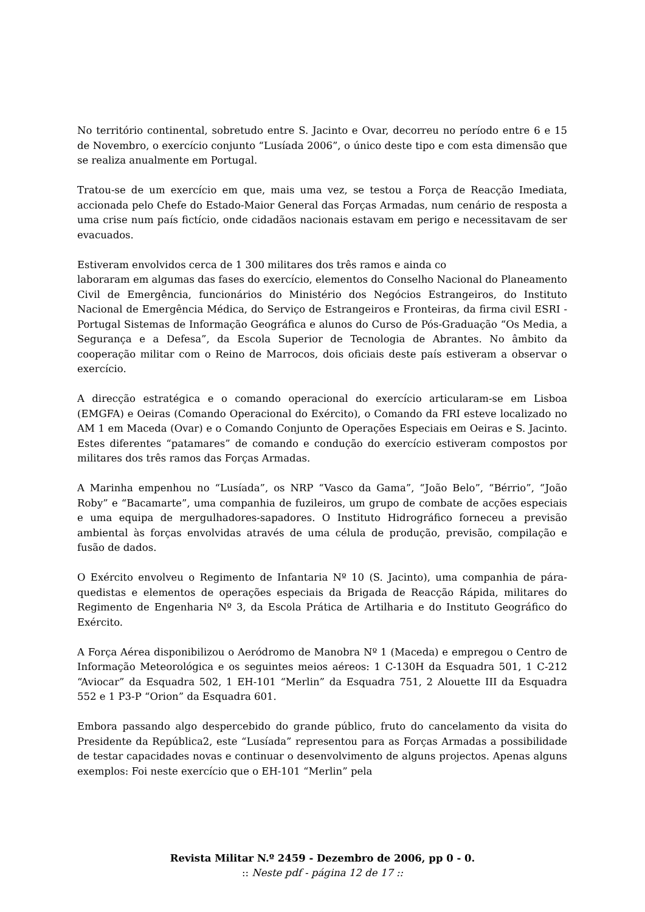No território continental, sobretudo entre S. Jacinto e Ovar, decorreu no período entre 6 e 15 de Novembro, o exercício conjunto “Lusíada 2006”, o único deste tipo e com esta dimensão que se realiza anualmente em Portugal.
Tratou-se de um exercício em que, mais uma vez, se testou a Força de Reacção Imediata, accionada pelo Chefe do Estado-Maior General das Forças Armadas, num cenário de resposta a uma crise num país fictício, onde cidadãos nacionais estavam em perigo e necessitavam de ser evacuados.
Estiveram envolvidos cerca de 1 300 militares dos três ramos e ainda co
laboraram em algumas das fases do exercício, elementos do Conselho Nacional do Planeamento Civil de Emergência, funcionários do Ministério dos Negócios Estrangeiros, do Instituto Nacional de Emergência Médica, do Serviço de Estrangeiros e Fronteiras, da firma civil ESRI - Portugal Sistemas de Informação Geográfica e alunos do Curso de Pós-Graduação “Os Media, a Segurança e a Defesa”, da Escola Superior de Tecnologia de Abrantes. No âmbito da cooperação militar com o Reino de Marrocos, dois oficiais deste país estiveram a observar o exercício.
A direcção estratégica e o comando operacional do exercício articularam-se em Lisboa (EMGFA) e Oeiras (Comando Operacional do Exército), o Comando da FRI esteve localizado no AM 1 em Maceda (Ovar) e o Comando Conjunto de Operações Especiais em Oeiras e S. Jacinto. Estes diferentes “patamares” de comando e condução do exercício estiveram compostos por militares dos três ramos das Forças Armadas.
A Marinha empenhou no “Lusíada”, os NRP “Vasco da Gama”, “João Belo”, “Bérrio”, “João Roby” e “Bacamarte”, uma companhia de fuzileiros, um grupo de combate de acções especiais e uma equipa de mergulhadores-sapadores. O Instituto Hidrográfico forneceu a previsão ambiental às forças envolvidas através de uma célula de produção, previsão, compilação e fusão de dados.
O Exército envolveu o Regimento de Infantaria Nº 10 (S. Jacinto), uma companhia de pára-quedistas e elementos de operações especiais da Brigada de Reacção Rápida, militares do Regimento de Engenharia Nº 3, da Escola Prática de Artilharia e do Instituto Geográfico do Exército.
A Força Aérea disponibilizou o Aeródromo de Manobra Nº 1 (Maceda) e empregou o Centro de Informação Meteorológica e os seguintes meios aéreos: 1 C-130H da Esquadra 501, 1 C-212 “Aviocar” da Esquadra 502, 1 EH-101 “Merlin” da Esquadra 751, 2 Alouette III da Esquadra 552 e 1 P3-P “Orion” da Esquadra 601.
Embora passando algo despercebido do grande público, fruto do cancelamento da visita do Presidente da República2, este “Lusíada” representou para as Forças Armadas a possibilidade de testar capacidades novas e continuar o desenvolvimento de alguns projectos. Apenas alguns exemplos: Foi neste exercício que o EH-101 “Merlin” pela
Revista Militar N.º 2459 - Dezembro de 2006, pp 0 - 0.
:: Neste pdf - página 12 de 17 ::